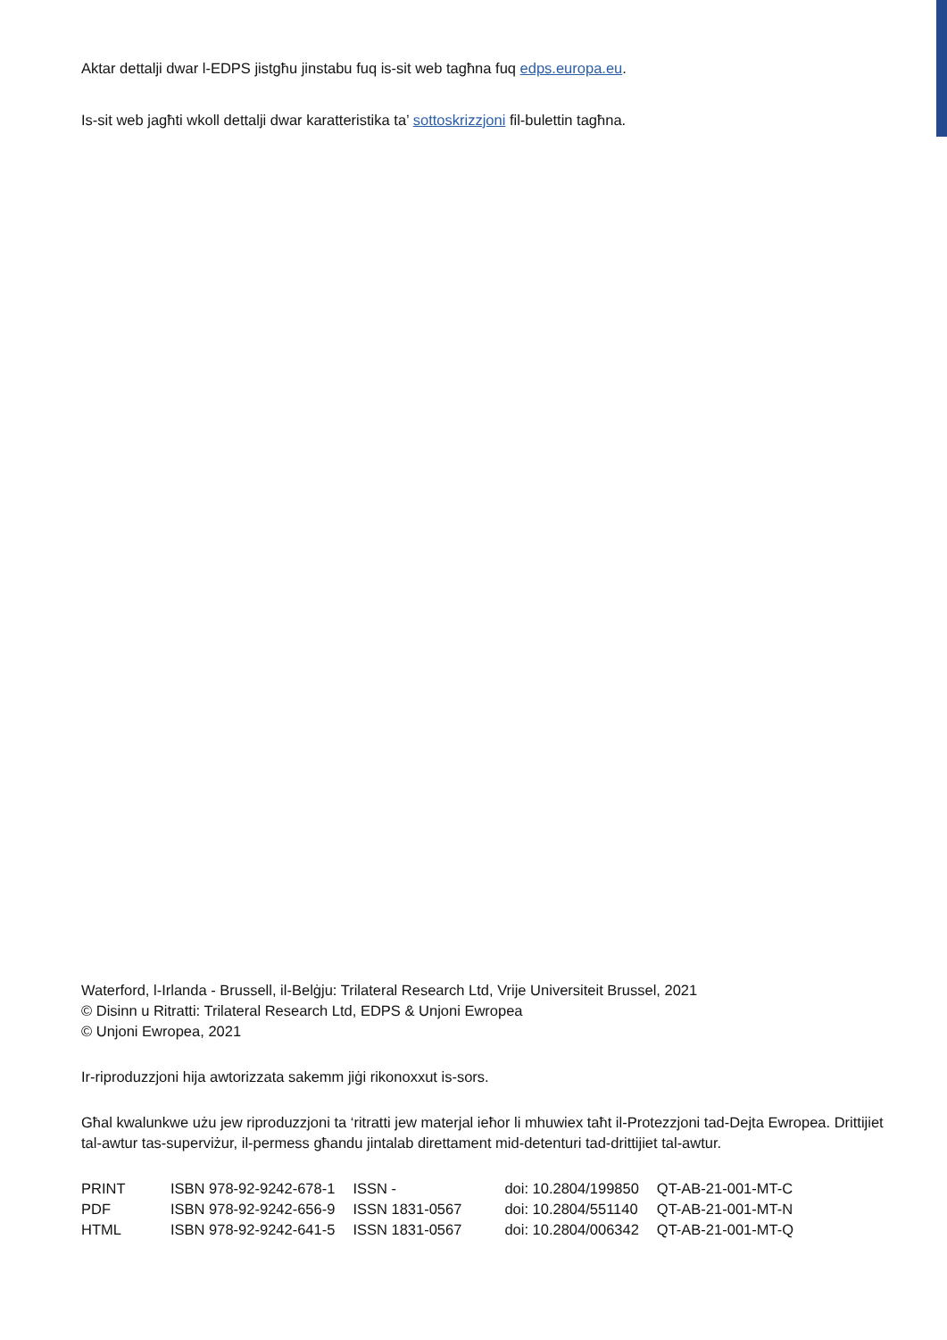Aktar dettalji dwar l-EDPS jistgħu jinstabu fuq is-sit web tagħna fuq edps.europa.eu.
Is-sit web jagħti wkoll dettalji dwar karatteristika ta’ sottoskrizzjoni fil-bulettin tagħna.
Waterford, l-Irlanda - Brussell, il-Belġju: Trilateral Research Ltd, Vrije Universiteit Brussel, 2021
© Disinn u Ritratti: Trilateral Research Ltd, EDPS & Unjoni Ewropea
© Unjoni Ewropea, 2021
Ir-riproduzzjoni hija awtorizzata sakemm jiġi rikonoxxut is-sors.
Għal kwalunkwe użu jew riproduzzjoni ta ‘ritratti jew materjal ieħor li mhuwiex taħt il-Protezzjoni tad-Dejta Ewropea. Drittijiet tal-awtur tas-superviżur, il-permess għandu jintalab direttament mid-detenturi tad-drittijiet tal-awtur.
| PRINT | ISBN 978-92-9242-678-1 | ISSN - | doi: 10.2804/199850 | QT-AB-21-001-MT-C |
| PDF | ISBN 978-92-9242-656-9 | ISSN 1831-0567 | doi: 10.2804/551140 | QT-AB-21-001-MT-N |
| HTML | ISBN 978-92-9242-641-5 | ISSN 1831-0567 | doi: 10.2804/006342 | QT-AB-21-001-MT-Q |